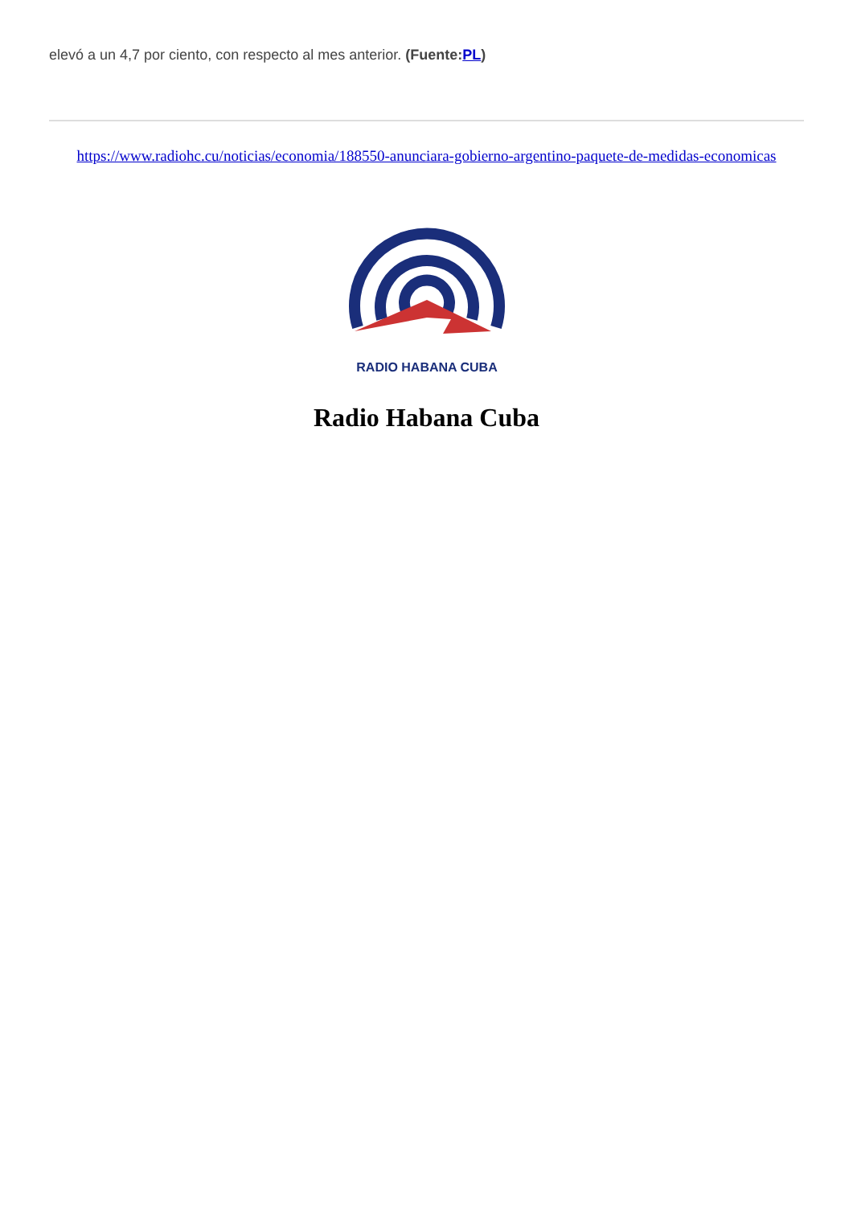elevó a un 4,7 por ciento, con respecto al mes anterior. (Fuente:PL)
https://www.radiohc.cu/noticias/economia/188550-anunciara-gobierno-argentino-paquete-de-medidas-economicas
RADIO HABANA CUBA
Radio Habana Cuba